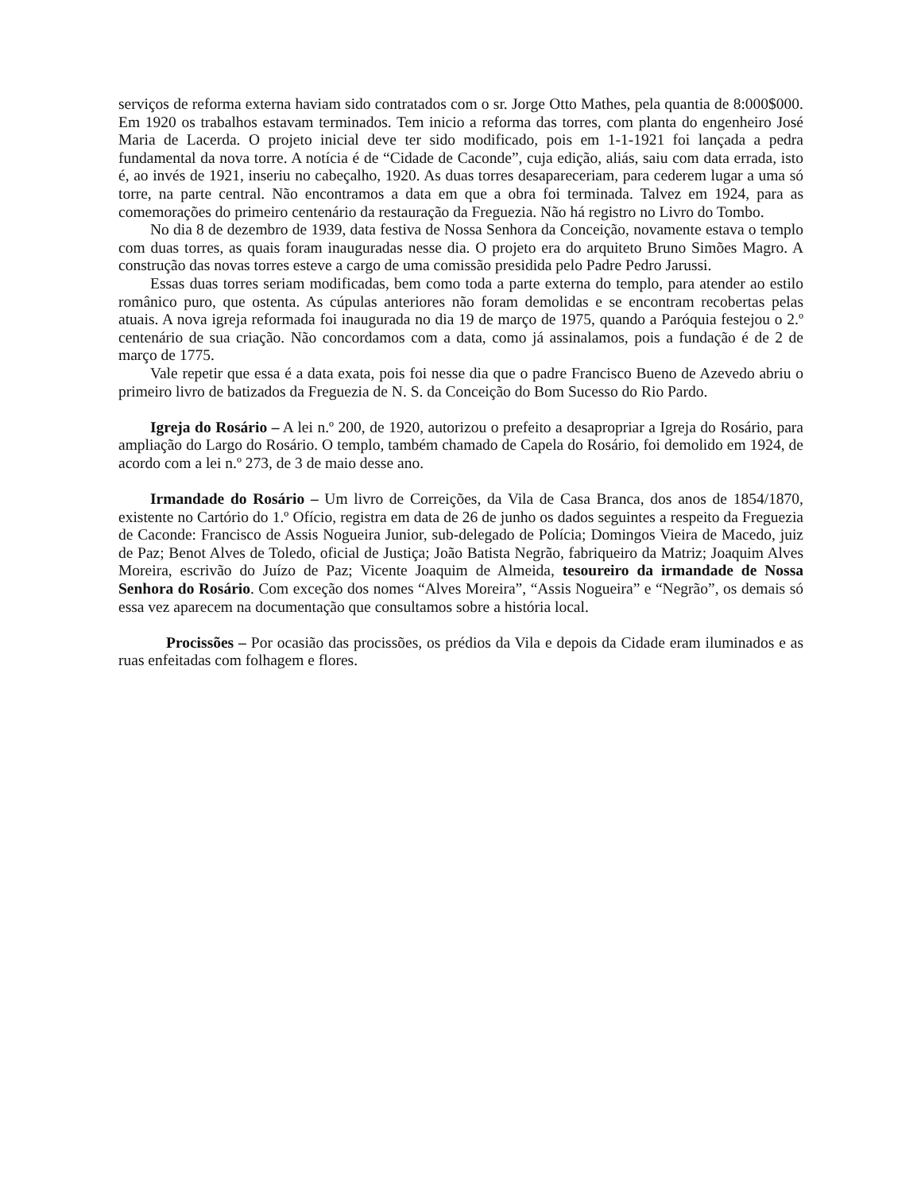serviços de reforma externa haviam sido contratados com o sr. Jorge Otto Mathes, pela quantia de 8:000$000. Em 1920 os trabalhos estavam terminados. Tem inicio a reforma das torres, com planta do engenheiro José Maria de Lacerda. O projeto inicial deve ter sido modificado, pois em 1-1-1921 foi lançada a pedra fundamental da nova torre. A notícia é de “Cidade de Caconde”, cuja edição, aliás, saiu com data errada, isto é, ao invés de 1921, inseriu no cabeçalho, 1920. As duas torres desapareceriam, para cederem lugar a uma só torre, na parte central. Não encontramos a data em que a obra foi terminada. Talvez em 1924, para as comemorações do primeiro centenário da restauração da Freguezia. Não há registro no Livro do Tombo.
No dia 8 de dezembro de 1939, data festiva de Nossa Senhora da Conceição, novamente estava o templo com duas torres, as quais foram inauguradas nesse dia. O projeto era do arquiteto Bruno Simões Magro. A construção das novas torres esteve a cargo de uma comissão presidida pelo Padre Pedro Jarussi.
Essas duas torres seriam modificadas, bem como toda a parte externa do templo, para atender ao estilo românico puro, que ostenta. As cúpulas anteriores não foram demolidas e se encontram recobertas pelas atuais. A nova igreja reformada foi inaugurada no dia 19 de março de 1975, quando a Paróquia festejou o 2.º centenário de sua criação. Não concordamos com a data, como já assinalamos, pois a fundação é de 2 de março de 1775.
Vale repetir que essa é a data exata, pois foi nesse dia que o padre Francisco Bueno de Azevedo abriu o primeiro livro de batizados da Freguezia de N. S. da Conceição do Bom Sucesso do Rio Pardo.
Igreja do Rosário – A lei n.º 200, de 1920, autorizou o prefeito a desapropriar a Igreja do Rosário, para ampliação do Largo do Rosário. O templo, também chamado de Capela do Rosário, foi demolido em 1924, de acordo com a lei n.º 273, de 3 de maio desse ano.
Irmandade do Rosário – Um livro de Correições, da Vila de Casa Branca, dos anos de 1854/1870, existente no Cartório do 1.º Ofício, registra em data de 26 de junho os dados seguintes a respeito da Freguezia de Caconde: Francisco de Assis Nogueira Junior, sub-delegado de Polícia; Domingos Vieira de Macedo, juiz de Paz; Benot Alves de Toledo, oficial de Justiça; João Batista Negrão, fabriqueiro da Matriz; Joaquim Alves Moreira, escrivão do Juízo de Paz; Vicente Joaquim de Almeida, tesoureiro da irmandade de Nossa Senhora do Rosário. Com exceção dos nomes “Alves Moreira”, “Assis Nogueira” e “Negrão”, os demais só essa vez aparecem na documentação que consultamos sobre a história local.
Procissões – Por ocasião das procissões, os prédios da Vila e depois da Cidade eram iluminados e as ruas enfeitadas com folhagem e flores.